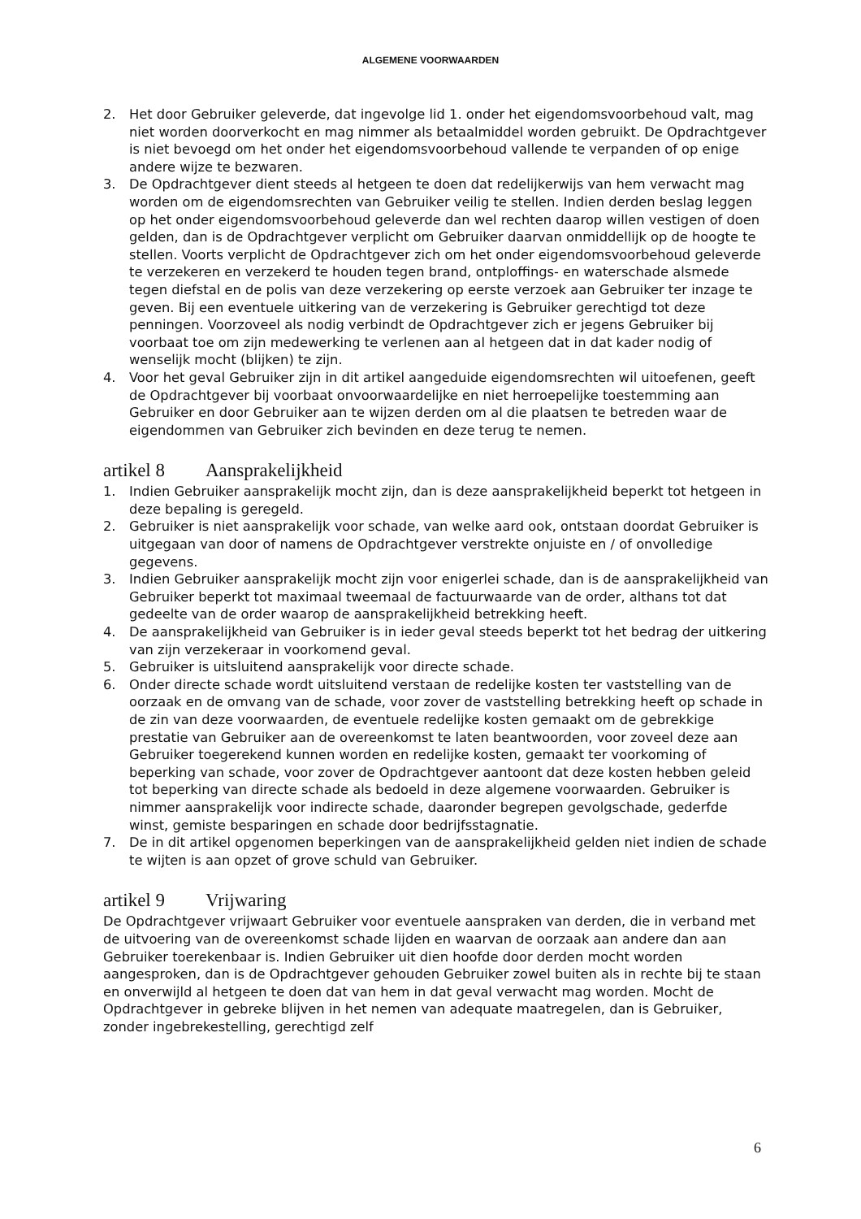ALGEMENE VOORWAARDEN
2. Het door Gebruiker geleverde, dat ingevolge lid 1. onder het eigendomsvoorbehoud valt, mag niet worden doorverkocht en mag nimmer als betaalmiddel worden gebruikt. De Opdrachtgever is niet bevoegd om het onder het eigendomsvoorbehoud vallende te verpanden of op enige andere wijze te bezwaren.
3. De Opdrachtgever dient steeds al hetgeen te doen dat redelijkerwijs van hem verwacht mag worden om de eigendomsrechten van Gebruiker veilig te stellen. Indien derden beslag leggen op het onder eigendomsvoorbehoud geleverde dan wel rechten daarop willen vestigen of doen gelden, dan is de Opdrachtgever verplicht om Gebruiker daarvan onmiddellijk op de hoogte te stellen. Voorts verplicht de Opdrachtgever zich om het onder eigendomsvoorbehoud geleverde te verzekeren en verzekerd te houden tegen brand, ontploffings- en waterschade alsmede tegen diefstal en de polis van deze verzekering op eerste verzoek aan Gebruiker ter inzage te geven. Bij een eventuele uitkering van de verzekering is Gebruiker gerechtigd tot deze penningen. Voorzoveel als nodig verbindt de Opdrachtgever zich er jegens Gebruiker bij voorbaat toe om zijn medewerking te verlenen aan al hetgeen dat in dat kader nodig of wenselijk mocht (blijken) te zijn.
4. Voor het geval Gebruiker zijn in dit artikel aangeduide eigendomsrechten wil uitoefenen, geeft de Opdrachtgever bij voorbaat onvoorwaardelijke en niet herroepelijke toestemming aan Gebruiker en door Gebruiker aan te wijzen derden om al die plaatsen te betreden waar de eigendommen van Gebruiker zich bevinden en deze terug te nemen.
artikel 8 Aansprakelijkheid
1. Indien Gebruiker aansprakelijk mocht zijn, dan is deze aansprakelijkheid beperkt tot hetgeen in deze bepaling is geregeld.
2. Gebruiker is niet aansprakelijk voor schade, van welke aard ook, ontstaan doordat Gebruiker is uitgegaan van door of namens de Opdrachtgever verstrekte onjuiste en / of onvolledige gegevens.
3. Indien Gebruiker aansprakelijk mocht zijn voor enigerlei schade, dan is de aansprakelijkheid van Gebruiker beperkt tot maximaal tweemaal de factuurwaarde van de order, althans tot dat gedeelte van de order waarop de aansprakelijkheid betrekking heeft.
4. De aansprakelijkheid van Gebruiker is in ieder geval steeds beperkt tot het bedrag der uitkering van zijn verzekeraar in voorkomend geval.
5. Gebruiker is uitsluitend aansprakelijk voor directe schade.
6. Onder directe schade wordt uitsluitend verstaan de redelijke kosten ter vaststelling van de oorzaak en de omvang van de schade, voor zover de vaststelling betrekking heeft op schade in de zin van deze voorwaarden, de eventuele redelijke kosten gemaakt om de gebrekkige prestatie van Gebruiker aan de overeenkomst te laten beantwoorden, voor zoveel deze aan Gebruiker toegerekend kunnen worden en redelijke kosten, gemaakt ter voorkoming of beperking van schade, voor zover de Opdrachtgever aantoont dat deze kosten hebben geleid tot beperking van directe schade als bedoeld in deze algemene voorwaarden. Gebruiker is nimmer aansprakelijk voor indirecte schade, daaronder begrepen gevolgschade, gederfde winst, gemiste besparingen en schade door bedrijfsstagnatie.
7. De in dit artikel opgenomen beperkingen van de aansprakelijkheid gelden niet indien de schade te wijten is aan opzet of grove schuld van Gebruiker.
artikel 9 Vrijwaring
De Opdrachtgever vrijwaart Gebruiker voor eventuele aanspraken van derden, die in verband met de uitvoering van de overeenkomst schade lijden en waarvan de oorzaak aan andere dan aan Gebruiker toerekenbaar is. Indien Gebruiker uit dien hoofde door derden mocht worden aangesproken, dan is de Opdrachtgever gehouden Gebruiker zowel buiten als in rechte bij te staan en onverwijld al hetgeen te doen dat van hem in dat geval verwacht mag worden. Mocht de Opdrachtgever in gebreke blijven in het nemen van adequate maatregelen, dan is Gebruiker, zonder ingebrekestelling, gerechtigd zelf
6